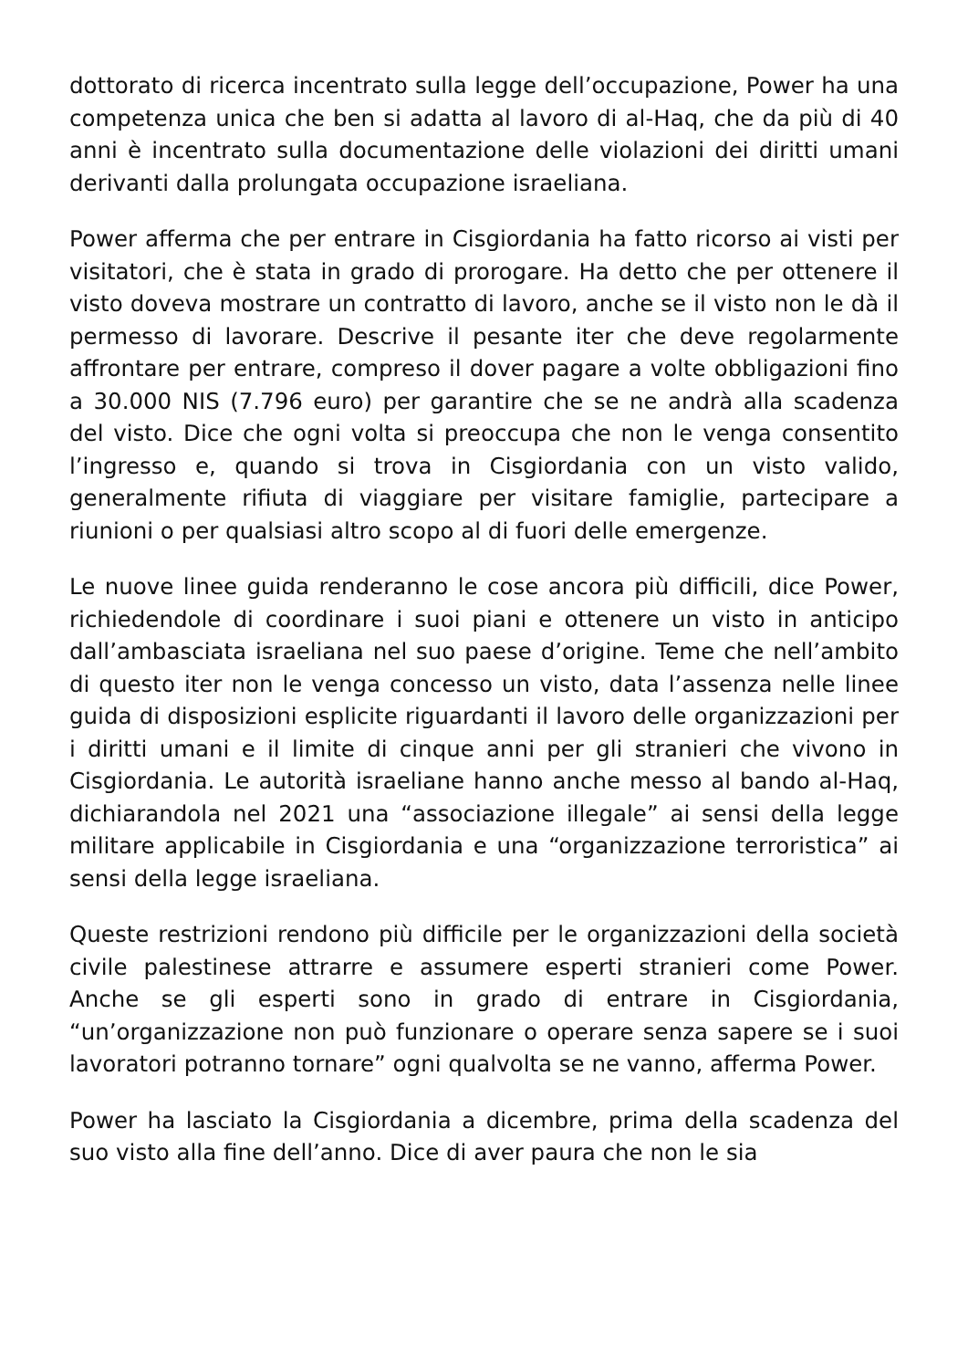dottorato di ricerca incentrato sulla legge dell’occupazione, Power ha una competenza unica che ben si adatta al lavoro di al-Haq, che da più di 40 anni è incentrato sulla documentazione delle violazioni dei diritti umani derivanti dalla prolungata occupazione israeliana.
Power afferma che per entrare in Cisgiordania ha fatto ricorso ai visti per visitatori, che è stata in grado di prorogare. Ha detto che per ottenere il visto doveva mostrare un contratto di lavoro, anche se il visto non le dà il permesso di lavorare. Descrive il pesante iter che deve regolarmente affrontare per entrare, compreso il dover pagare a volte obbligazioni fino a 30.000 NIS (7.796 euro) per garantire che se ne andrà alla scadenza del visto. Dice che ogni volta si preoccupa che non le venga consentito l’ingresso e, quando si trova in Cisgiordania con un visto valido, generalmente rifiuta di viaggiare per visitare famiglie, partecipare a riunioni o per qualsiasi altro scopo al di fuori delle emergenze.
Le nuove linee guida renderanno le cose ancora più difficili, dice Power, richiedendole di coordinare i suoi piani e ottenere un visto in anticipo dall’ambasciata israeliana nel suo paese d’origine. Teme che nell’ambito di questo iter non le venga concesso un visto, data l’assenza nelle linee guida di disposizioni esplicite riguardanti il lavoro delle organizzazioni per i diritti umani e il limite di cinque anni per gli stranieri che vivono in Cisgiordania. Le autorità israeliane hanno anche messo al bando al-Haq, dichiarandola nel 2021 una “associazione illegale” ai sensi della legge militare applicabile in Cisgiordania e una “organizzazione terroristica” ai sensi della legge israeliana.
Queste restrizioni rendono più difficile per le organizzazioni della società civile palestinese attrarre e assumere esperti stranieri come Power. Anche se gli esperti sono in grado di entrare in Cisgiordania, “un’organizzazione non può funzionare o operare senza sapere se i suoi lavoratori potranno tornare” ogni qualvolta se ne vanno, afferma Power.
Power ha lasciato la Cisgiordania a dicembre, prima della scadenza del suo visto alla fine dell’anno. Dice di aver paura che non le sia